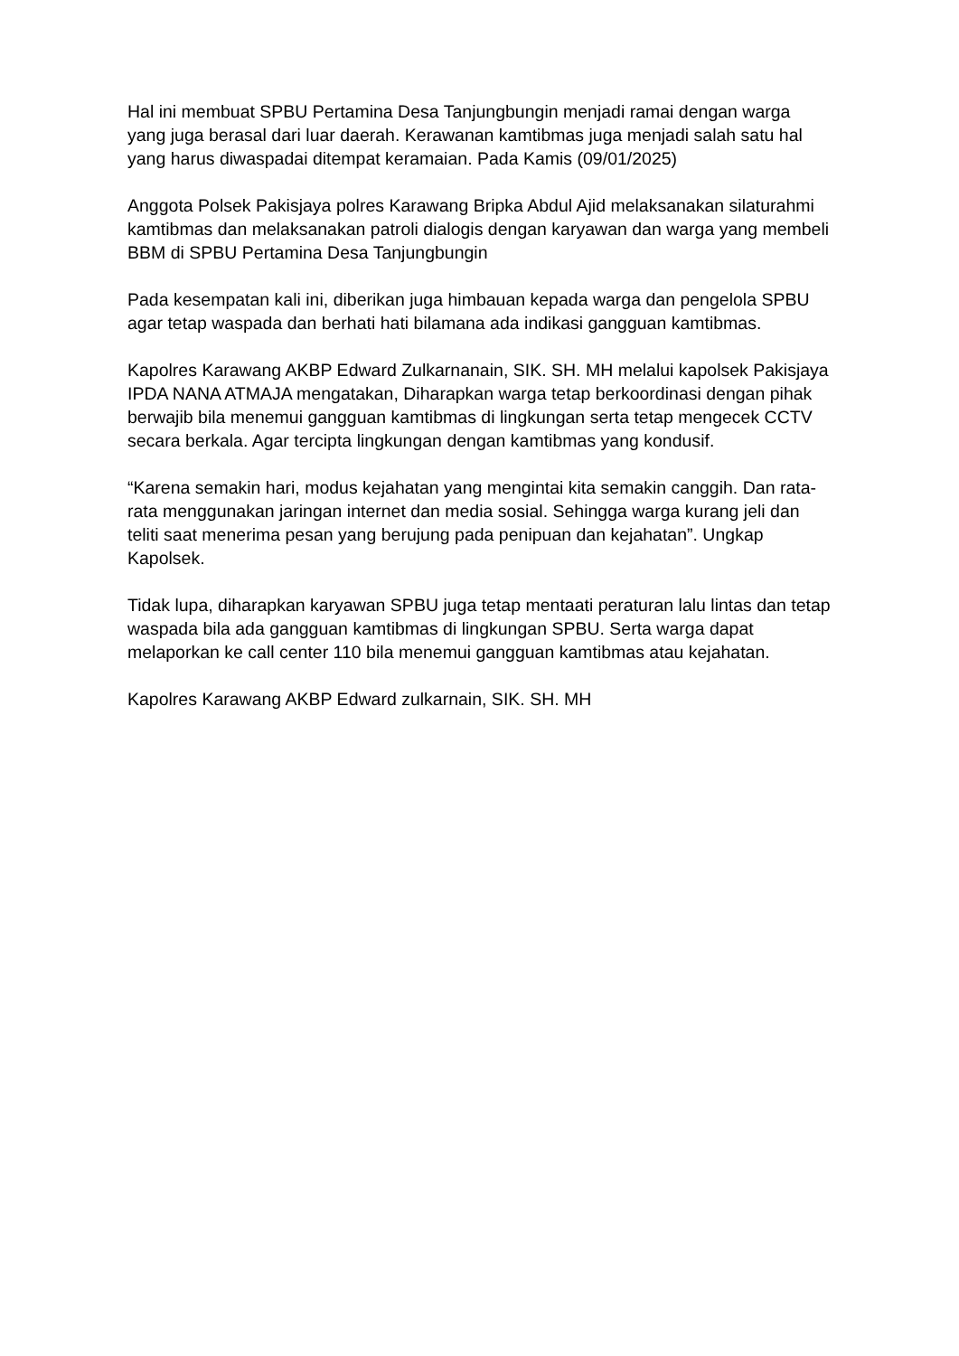Hal ini membuat SPBU Pertamina Desa Tanjungbungin menjadi ramai dengan warga yang juga berasal dari luar daerah. Kerawanan kamtibmas juga menjadi salah satu hal yang harus diwaspadai ditempat keramaian. Pada Kamis (09/01/2025)
Anggota Polsek Pakisjaya polres Karawang Bripka Abdul Ajid melaksanakan silaturahmi kamtibmas dan melaksanakan patroli dialogis dengan karyawan dan warga yang membeli BBM di SPBU Pertamina Desa Tanjungbungin
Pada kesempatan kali ini, diberikan juga himbauan kepada warga dan pengelola SPBU agar tetap waspada dan berhati hati bilamana ada indikasi gangguan kamtibmas.
Kapolres Karawang AKBP Edward Zulkarnanain, SIK. SH. MH melalui kapolsek Pakisjaya IPDA NANA ATMAJA mengatakan, Diharapkan warga tetap berkoordinasi dengan pihak berwajib bila menemui gangguan kamtibmas di lingkungan serta tetap mengecek CCTV secara berkala. Agar tercipta lingkungan dengan kamtibmas yang kondusif.
“Karena semakin hari, modus kejahatan yang mengintai kita semakin canggih. Dan rata-rata menggunakan jaringan internet dan media sosial. Sehingga warga kurang jeli dan teliti saat menerima pesan yang berujung pada penipuan dan kejahatan”. Ungkap Kapolsek.
Tidak lupa, diharapkan karyawan SPBU juga tetap mentaati peraturan lalu lintas dan tetap waspada bila ada gangguan kamtibmas di lingkungan SPBU. Serta warga dapat melaporkan ke call center 110 bila menemui gangguan kamtibmas atau kejahatan.
Kapolres Karawang AKBP Edward zulkarnain, SIK. SH. MH